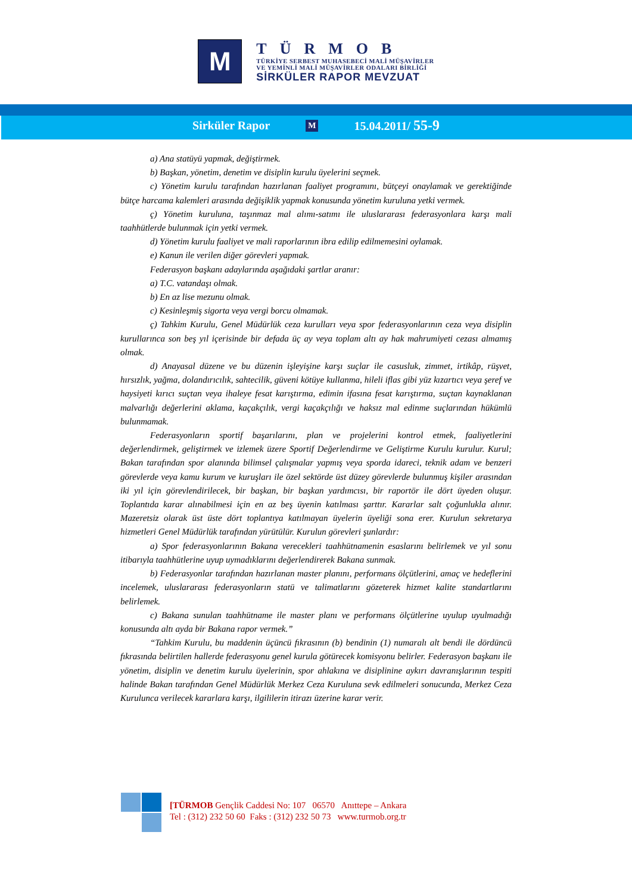M
TÜRMOB
TÜRKİYE SERBEST MUHASEBECİ MALİ MÜŞAVİRLER
VE YEMİNLİ MALİ MÜŞAVİRLER ODALARI BİRLİĞİ
SİRKÜLER RAPOR MEVZUAT
Sirküler Rapor M 15.04.2011/ 55-9
a) Ana statüyü yapmak, değiştirmek.
b) Başkan, yönetim, denetim ve disiplin kurulu üyelerini seçmek.
c) Yönetim kurulu tarafından hazırlanan faaliyet programını, bütçeyi onaylamak ve gerektiğinde bütçe harcama kalemleri arasında değişiklik yapmak konusunda yönetim kuruluna yetki vermek.
ç) Yönetim kuruluna, taşınmaz mal alımı-satımı ile uluslararası federasyonlara karşı mali taahhütlerde bulunmak için yetki vermek.
d) Yönetim kurulu faaliyet ve mali raporlarının ibra edilip edilmemesini oylamak.
e) Kanun ile verilen diğer görevleri yapmak.
Federasyon başkanı adaylarında aşağıdaki şartlar aranır:
a) T.C. vatandaşı olmak.
b) En az lise mezunu olmak.
c) Kesinleşmiş sigorta veya vergi borcu olmamak.
ç) Tahkim Kurulu, Genel Müdürlük ceza kurulları veya spor federasyonlarının ceza veya disiplin kurullarınca son beş yıl içerisinde bir defada üç ay veya toplam altı ay hak mahrumiyeti cezası almamış olmak.
d) Anayasal düzene ve bu düzenin işleyişine karşı suçlar ile casusluk, zimmet, irtikâp, rüşvet, hırsızlık, yağma, dolandırıcılık, sahtecilik, güveni kötüye kullanma, hileli iflas gibi yüz kızartıcı veya şeref ve haysiyeti kırıcı suçtan veya ihaleye fesat karıştırma, edimin ifasına fesat karıştırma, suçtan kaynaklanan malvarlığı değerlerini aklama, kaçakçılık, vergi kaçakçılığı ve haksız mal edinme suçlarından hükümlü bulunmamak.
Federasyonların sportif başarılarını, plan ve projelerini kontrol etmek, faaliyetlerini değerlendirmek, geliştirmek ve izlemek üzere Sportif Değerlendirme ve Geliştirme Kurulu kurulur. Kurul; Bakan tarafından spor alanında bilimsel çalışmalar yapmış veya sporda idareci, teknik adam ve benzeri görevlerde veya kamu kurum ve kuruşları ile özel sektörde üst düzey görevlerde bulunmuş kişiler arasından iki yıl için görevlendirilecek, bir başkan, bir başkan yardımcısı, bir raportör ile dört üyeden oluşur. Toplantıda karar alınabilmesi için en az beş üyenin katılması şarttır. Kararlar salt çoğunlukla alınır. Mazeretsiz olarak üst üste dört toplantıya katılmayan üyelerin üyeliği sona erer. Kurulun sekretarya hizmetleri Genel Müdürlük tarafından yürütülür. Kurulun görevleri şunlardır:
a) Spor federasyonlarının Bakana verecekleri taahhütnamenin esaslarını belirlemek ve yıl sonu itibarıyla taahhütlerine uyup uymadıklarını değerlendirerek Bakana sunmak.
b) Federasyonlar tarafından hazırlanan master planını, performans ölçütlerini, amaç ve hedeflerini incelemek, uluslararası federasyonların statü ve talimatlarını gözeterek hizmet kalite standartlarını belirlemek.
c) Bakana sunulan taahhütname ile master planı ve performans ölçütlerine uyulup uyulmadığı konusunda altı ayda bir Bakana rapor vermek.”
“Tahkim Kurulu, bu maddenin üçüncü fıkrasının (b) bendinin (1) numaralı alt bendi ile dördüncü fıkrasında belirtilen hallerde federasyonu genel kurula götürecek komisyonu belirler. Federasyon başkanı ile yönetim, disiplin ve denetim kurulu üyelerinin, spor ahlakına ve disiplinine aykırı davranışlarının tespiti halinde Bakan tarafından Genel Müdürlük Merkez Ceza Kuruluna sevk edilmeleri sonucunda, Merkez Ceza Kurulunca verilecek kararlara karşı, ilgililerin itirazı üzerine karar verir.
[TÜRMOB Gençlik Caddesi No: 107 06570 Anıttepe – Ankara
Tel : (312) 232 50 60 Faks : (312) 232 50 73 www.turmob.org.tr